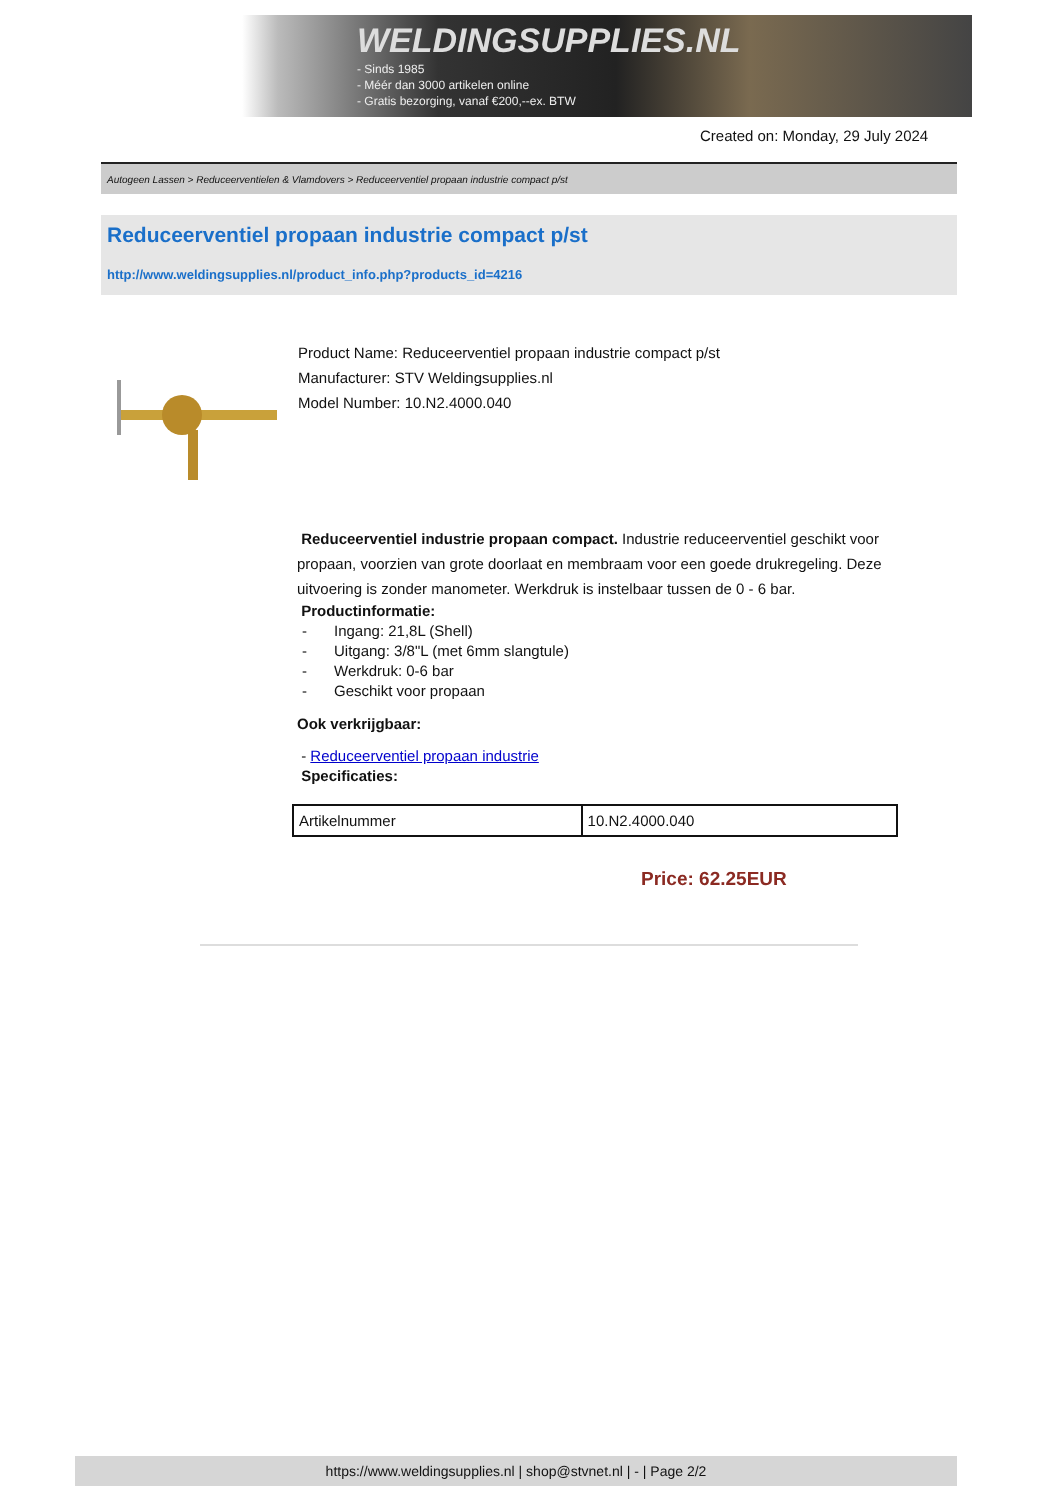WELDINGSUPPLIES.NL
- Sinds 1985
- Méér dan 3000 artikelen online
- Gratis bezorging, vanaf €200,--ex. BTW
Created on: Monday, 29 July 2024
Autogeen Lassen > Reduceerventielen & Vlamdovers > Reduceerventiel propaan industrie compact p/st
Reduceerventiel propaan industrie compact p/st
http://www.weldingsupplies.nl/product_info.php?products_id=4216
Product Name: Reduceerventiel propaan industrie compact p/st
Manufacturer: STV Weldingsupplies.nl
Model Number: 10.N2.4000.040
Reduceerventiel industrie propaan compact. Industrie reduceerventiel geschikt voor propaan, voorzien van grote doorlaat en membraam voor een goede drukregeling. Deze uitvoering is zonder manometer. Werkdruk is instelbaar tussen de 0 - 6 bar.
Productinformatie:
- Ingang: 21,8L (Shell)
- Uitgang: 3/8"L (met 6mm slangtule)
- Werkdruk: 0-6 bar
- Geschikt voor propaan
Ook verkrijgbaar:
- Reduceerventiel propaan industrie
Specificaties:
| Artikelnummer | 10.N2.4000.040 |
Price: 62.25EUR
https://www.weldingsupplies.nl | shop@stvnet.nl | - | Page 2/2